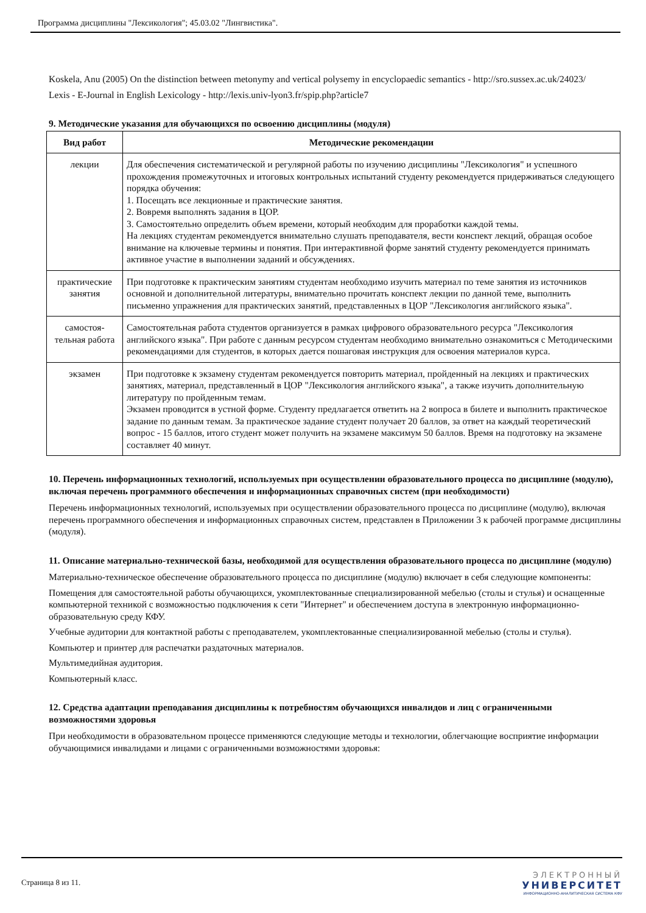Программа дисциплины "Лексикология"; 45.03.02 "Лингвистика".
Koskela, Anu (2005) On the distinction between metonymy and vertical polysemy in encyclopaedic semantics - http://sro.sussex.ac.uk/24023/
Lexis - E-Journal in English Lexicology - http://lexis.univ-lyon3.fr/spip.php?article7
9. Методические указания для обучающихся по освоению дисциплины (модуля)
| Вид работ | Методические рекомендации |
| --- | --- |
| лекции | Для обеспечения систематической и регулярной работы по изучению дисциплины "Лексикология" и успешного прохождения промежуточных и итоговых контрольных испытаний студенту рекомендуется придерживаться следующего порядка обучения: 1. Посещать все лекционные и практические занятия. 2. Вовремя выполнять задания в ЦОР. 3. Самостоятельно определить объем времени, который необходим для проработки каждой темы. На лекциях студентам рекомендуется внимательно слушать преподавателя, вести конспект лекций, обращая особое внимание на ключевые термины и понятия. При интерактивной форме занятий студенту рекомендуется принимать активное участие в выполнении заданий и обсуждениях. |
| практические занятия | При подготовке к практическим занятиям студентам необходимо изучить материал по теме занятия из источников основной и дополнительной литературы, внимательно прочитать конспект лекции по данной теме, выполнить письменно упражнения для практических занятий, представленных в ЦОР "Лексикология английского языка". |
| самостоя-тельная работа | Самостоятельная работа студентов организуется в рамках цифрового образовательного ресурса "Лексикология английского языка". При работе с данным ресурсом студентам необходимо внимательно ознакомиться с Методическими рекомендациями для студентов, в которых дается пошаговая инструкция для освоения материалов курса. |
| экзамен | При подготовке к экзамену студентам рекомендуется повторить материал, пройденный на лекциях и практических занятиях, материал, представленный в ЦОР "Лексикология английского языка", а также изучить дополнительную литературу по пройденным темам. Экзамен проводится в устной форме. Студенту предлагается ответить на 2 вопроса в билете и выполнить практическое задание по данным темам. За практическое задание студент получает 20 баллов, за ответ на каждый теоретический вопрос - 15 баллов, итого студент может получить на экзамене максимум 50 баллов. Время на подготовку на экзамене составляет 40 минут. |
10. Перечень информационных технологий, используемых при осуществлении образовательного процесса по дисциплине (модулю), включая перечень программного обеспечения и информационных справочных систем (при необходимости)
Перечень информационных технологий, используемых при осуществлении образовательного процесса по дисциплине (модулю), включая перечень программного обеспечения и информационных справочных систем, представлен в Приложении 3 к рабочей программе дисциплины (модуля).
11. Описание материально-технической базы, необходимой для осуществления образовательного процесса по дисциплине (модулю)
Материально-техническое обеспечение образовательного процесса по дисциплине (модулю) включает в себя следующие компоненты:
Помещения для самостоятельной работы обучающихся, укомплектованные специализированной мебелью (столы и стулья) и оснащенные компьютерной техникой с возможностью подключения к сети "Интернет" и обеспечением доступа в электронную информационно-образовательную среду КФУ.
Учебные аудитории для контактной работы с преподавателем, укомплектованные специализированной мебелью (столы и стулья).
Компьютер и принтер для распечатки раздаточных материалов.
Мультимедийная аудитория.
Компьютерный класс.
12. Средства адаптации преподавания дисциплины к потребностям обучающихся инвалидов и лиц с ограниченными возможностями здоровья
При необходимости в образовательном процессе применяются следующие методы и технологии, облегчающие восприятие информации обучающимися инвалидами и лицами с ограниченными возможностями здоровья:
Страница 8 из 11.
ЭЛЕКТРОННЫЙ
УНИВЕРСИТЕТ
ИНФОРМАЦИОННО-АНАЛИТИЧЕСКАЯ СИСТЕМА КФУ